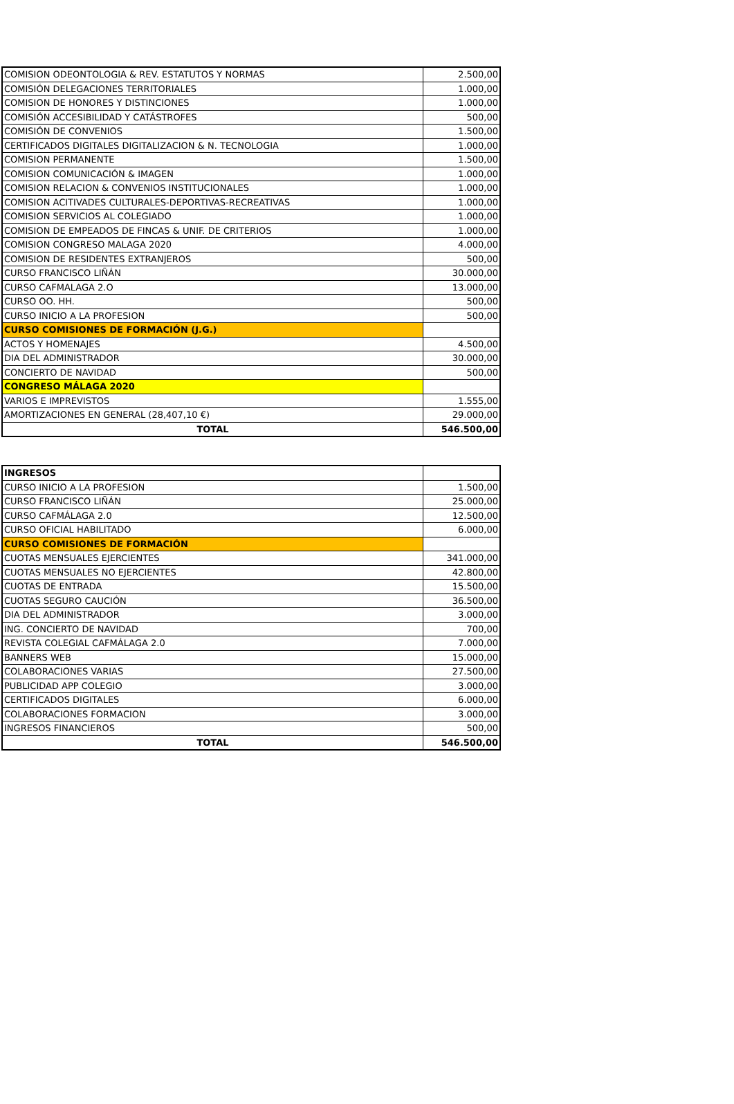| COMISION ODEONTOLOGIA & REV. ESTATUTOS Y NORMAS | 2.500,00 |
| COMISIÓN DELEGACIONES TERRITORIALES | 1.000,00 |
| COMISION DE HONORES Y DISTINCIONES | 1.000,00 |
| COMISIÓN ACCESIBILIDAD Y CATÁSTROFES | 500,00 |
| COMISIÓN DE CONVENIOS | 1.500,00 |
| CERTIFICADOS DIGITALES DIGITALIZACION & N. TECNOLOGIA | 1.000,00 |
| COMISION PERMANENTE | 1.500,00 |
| COMISION COMUNICACIÓN & IMAGEN | 1.000,00 |
| COMISION RELACION & CONVENIOS INSTITUCIONALES | 1.000,00 |
| COMISION ACITIVADES CULTURALES-DEPORTIVAS-RECREATIVAS | 1.000,00 |
| COMISION SERVICIOS AL COLEGIADO | 1.000,00 |
| COMISION DE EMPEADOS DE FINCAS & UNIF. DE CRITERIOS | 1.000,00 |
| COMISION CONGRESO MALAGA 2020 | 4.000,00 |
| COMISION DE RESIDENTES EXTRANJEROS | 500,00 |
| CURSO FRANCISCO LIÑÁN | 30.000,00 |
| CURSO CAFMALAGA 2.O | 13.000,00 |
| CURSO OO. HH. | 500,00 |
| CURSO INICIO A LA PROFESION | 500,00 |
| CURSO COMISIONES DE FORMACIÓN (J.G.) | |
| ACTOS Y HOMENAJES | 4.500,00 |
| DIA DEL ADMINISTRADOR | 30.000,00 |
| CONCIERTO DE NAVIDAD | 500,00 |
| CONGRESO MÁLAGA 2020 | |
| VARIOS E IMPREVISTOS | 1.555,00 |
| AMORTIZACIONES EN GENERAL (28,407,10 €) | 29.000,00 |
| TOTAL | 546.500,00 |
| INGRESOS | |
| CURSO INICIO A LA PROFESION | 1.500,00 |
| CURSO FRANCISCO LIÑÁN | 25.000,00 |
| CURSO CAFMÁLAGA 2.0 | 12.500,00 |
| CURSO OFICIAL HABILITADO | 6.000,00 |
| CURSO COMISIONES DE FORMACIÓN | |
| CUOTAS MENSUALES EJERCIENTES | 341.000,00 |
| CUOTAS MENSUALES NO EJERCIENTES | 42.800,00 |
| CUOTAS DE ENTRADA | 15.500,00 |
| CUOTAS SEGURO CAUCIÓN | 36.500,00 |
| DIA DEL ADMINISTRADOR | 3.000,00 |
| ING. CONCIERTO DE NAVIDAD | 700,00 |
| REVISTA COLEGIAL CAFMÁLAGA 2.0 | 7.000,00 |
| BANNERS WEB | 15.000,00 |
| COLABORACIONES VARIAS | 27.500,00 |
| PUBLICIDAD APP COLEGIO | 3.000,00 |
| CERTIFICADOS DIGITALES | 6.000,00 |
| COLABORACIONES FORMACION | 3.000,00 |
| INGRESOS FINANCIEROS | 500,00 |
| TOTAL | 546.500,00 |